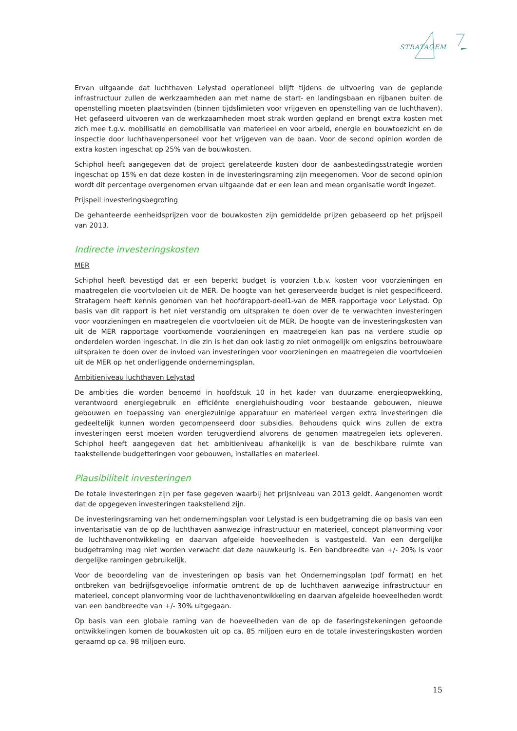STRATAGEM
Ervan uitgaande dat luchthaven Lelystad operationeel blijft tijdens de uitvoering van de geplande infrastructuur zullen de werkzaamheden aan met name de start- en landingsbaan en rijbanen buiten de openstelling moeten plaatsvinden (binnen tijdslimieten voor vrijgeven en openstelling van de luchthaven). Het gefaseerd uitvoeren van de werkzaamheden moet strak worden gepland en brengt extra kosten met zich mee t.g.v. mobilisatie en demobilisatie van materieel en voor arbeid, energie en bouwtoezicht en de inspectie door luchthavenpersoneel voor het vrijgeven van de baan. Voor de second opinion worden de extra kosten ingeschat op 25% van de bouwkosten.
Schiphol heeft aangegeven dat de project gerelateerde kosten door de aanbestedingsstrategie worden ingeschat op 15% en dat deze kosten in de investeringsraming zijn meegenomen. Voor de second opinion wordt dit percentage overgenomen ervan uitgaande dat er een lean and mean organisatie wordt ingezet.
Prijspeil investeringsbegroting
De gehanteerde eenheidsprijzen voor de bouwkosten zijn gemiddelde prijzen gebaseerd op het prijspeil van 2013.
Indirecte investeringskosten
MER
Schiphol heeft bevestigd dat er een beperkt budget is voorzien t.b.v. kosten voor voorzieningen en maatregelen die voortvloeien uit de MER. De hoogte van het gereserveerde budget is niet gespecificeerd. Stratagem heeft kennis genomen van het hoofdrapport-deel1-van de MER rapportage voor Lelystad. Op basis van dit rapport is het niet verstandig om uitspraken te doen over de te verwachten investeringen voor voorzieningen en maatregelen die voortvloeien uit de MER. De hoogte van de investeringskosten van uit de MER rapportage voortkomende voorzieningen en maatregelen kan pas na verdere studie op onderdelen worden ingeschat. In die zin is het dan ook lastig zo niet onmogelijk om enigszins betrouwbare uitspraken te doen over de invloed van investeringen voor voorzieningen en maatregelen die voortvloeien uit de MER op het onderliggende ondernemingsplan.
Ambitieniveau luchthaven Lelystad
De ambities die worden benoemd in hoofdstuk 10 in het kader van duurzame energieopwekking, verantwoord energiegebruik en efficiënte energiehuishouding voor bestaande gebouwen, nieuwe gebouwen en toepassing van energiezuinige apparatuur en materieel vergen extra investeringen die gedeeltelijk kunnen worden gecompenseerd door subsidies. Behoudens quick wins zullen de extra investeringen eerst moeten worden terugverdiend alvorens de genomen maatregelen iets opleveren. Schiphol heeft aangegeven dat het ambitieniveau afhankelijk is van de beschikbare ruimte van taakstellende budgetteringen voor gebouwen, installaties en materieel.
Plausibiliteit investeringen
De totale investeringen zijn per fase gegeven waarbij het prijsniveau van 2013 geldt. Aangenomen wordt dat de opgegeven investeringen taakstellend zijn.
De investeringsraming van het ondernemingsplan voor Lelystad is een budgetraming die op basis van een inventarisatie van de op de luchthaven aanwezige infrastructuur en materieel, concept planvorming voor de luchthavenontwikkeling en daarvan afgeleide hoeveelheden is vastgesteld. Van een dergelijke budgetraming mag niet worden verwacht dat deze nauwkeurig is. Een bandbreedte van +/- 20% is voor dergelijke ramingen gebruikelijk.
Voor de beoordeling van de investeringen op basis van het Ondernemingsplan (pdf format) en het ontbreken van bedrijfsgevoelige informatie omtrent de op de luchthaven aanwezige infrastructuur en materieel, concept planvorming voor de luchthavenontwikkeling en daarvan afgeleide hoeveelheden wordt van een bandbreedte van +/- 30% uitgegaan.
Op basis van een globale raming van de hoeveelheden van de op de faseringstekeningen getoonde ontwikkelingen komen de bouwkosten uit op ca. 85 miljoen euro en de totale investeringskosten worden geraamd op ca. 98 miljoen euro.
15